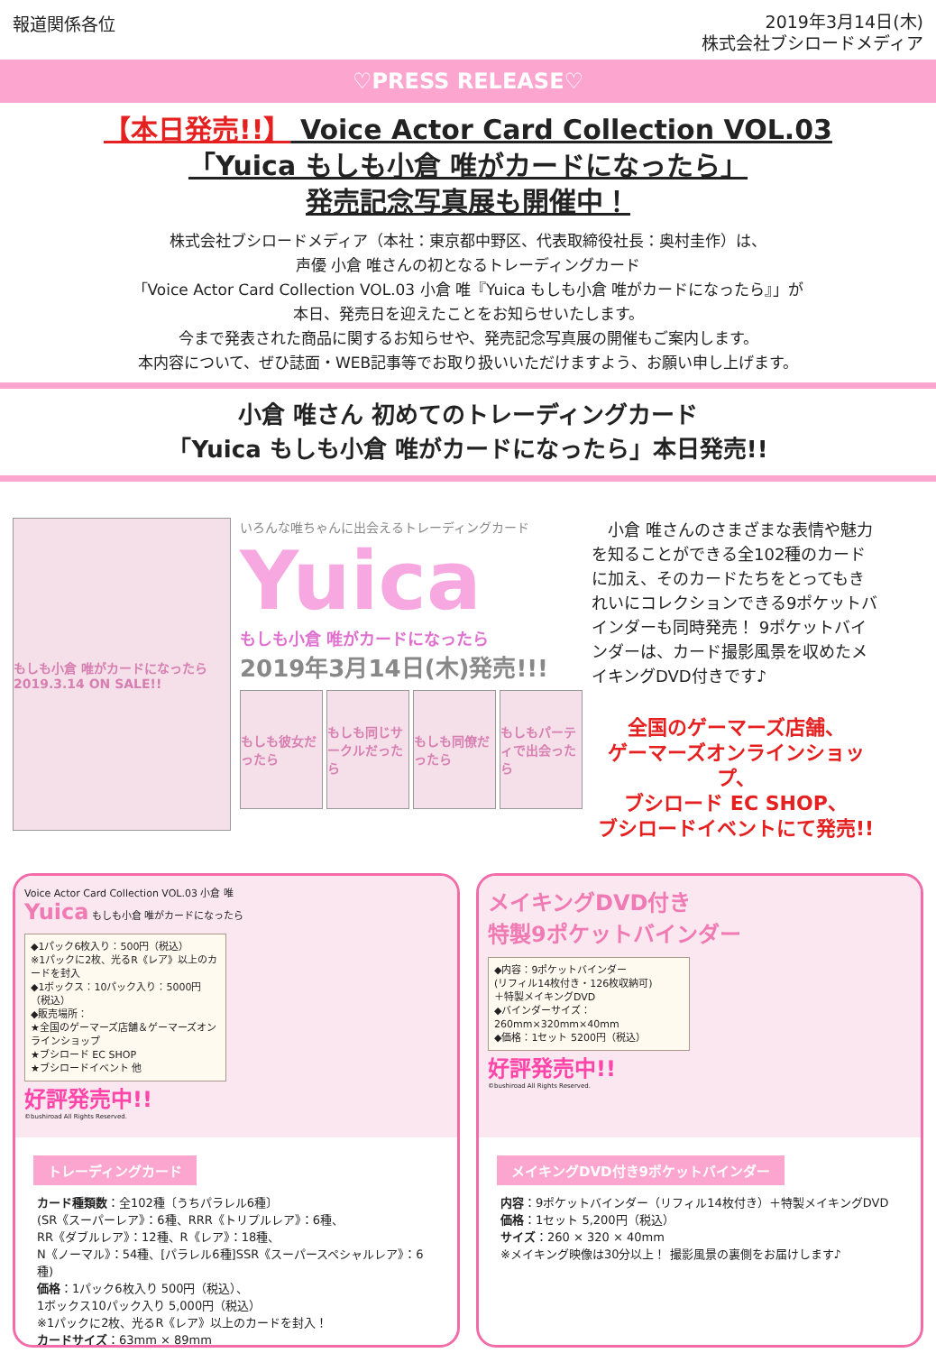報道関係各位
2019年3月14日(木)
株式会社ブシロードメディア
♡PRESS RELEASE♡
【本日発売!!】 Voice Actor Card Collection VOL.03
「Yuica もしも小倉 唯がカードになったら」
発売記念写真展も開催中！
株式会社ブシロードメディア（本社：東京都中野区、代表取締役社長：奥村圭作）は、
声優 小倉 唯さんの初となるトレーディングカード
「Voice Actor Card Collection VOL.03 小倉 唯『Yuica もしも小倉 唯がカードになったら』」が
本日、発売日を迎えたことをお知らせいたします。
今まで発表された商品に関するお知らせや、発売記念写真展の開催もご案内します。
本内容について、ぜひ誌面・WEB記事等でお取り扱いいただけますよう、お願い申し上げます。
小倉 唯さん 初めてのトレーディングカード
「Yuica もしも小倉 唯がカードになったら」本日発売!!
もしも小倉 唯がカードになったら 2019.3.14 ON SALE!!
いろんな唯ちゃんに出会えるトレーディングカード
Yuica
もしも小倉 唯がカードになったら
2019年3月14日(木)発売!!!
もしも彼女だったら もしも同じサークルだったら もしも同僚だったら もしもパーティで出会ったら
　小倉 唯さんのさまざまな表情や魅力を知ることができる全102種のカードに加え、そのカードたちをとってもきれいにコレクションできる9ポケットバインダーも同時発売！ 9ポケットバインダーは、カード撮影風景を収めたメイキングDVD付きです♪
全国のゲーマーズ店舗、
ゲーマーズオンラインショップ、
ブシロード EC SHOP、
ブシロードイベントにて発売!!
Voice Actor Card Collection VOL.03 小倉 唯
Yuica もしも小倉 唯がカードになったら
◆1パック6枚入り：500円（税込）
※1パックに2枚、光るR《レア》以上のカードを封入
◆1ボックス：10パック入り：5000円（税込）
◆販売場所：
★全国のゲーマーズ店舗＆ゲーマーズオンラインショップ
★ブシロード EC SHOP
★ブシロードイベント 他
好評発売中!!
©bushiroad All Rights Reserved.
トレーディングカード
カード種類数：全102種〔うちパラレル6種〕
(SR《スーパーレア》：6種、RRR《トリプルレア》：6種、
RR《ダブルレア》：12種、R《レア》：18種、
N《ノーマル》：54種、[パラレル6種]SSR《スーパースペシャルレア》：6種)
価格：1パック6枚入り 500円（税込）、
1ボックス10パック入り 5,000円（税込）
※1パックに2枚、光るR《レア》以上のカードを封入！
カードサイズ：63mm × 89mm
メイキングDVD付き
特製9ポケットバインダー
◆内容：9ポケットバインダー
(リフィル14枚付き・126枚収納可)
＋特製メイキングDVD
◆バインダーサイズ：
260mm×320mm×40mm
◆価格：1セット 5200円（税込）
好評発売中!!
©bushiroad All Rights Reserved.
メイキングDVD付き9ポケットバインダー
内容：9ポケットバインダー（リフィル14枚付き）＋特製メイキングDVD
価格：1セット 5,200円（税込）
サイズ：260 × 320 × 40mm
※メイキング映像は30分以上！ 撮影風景の裏側をお届けします♪